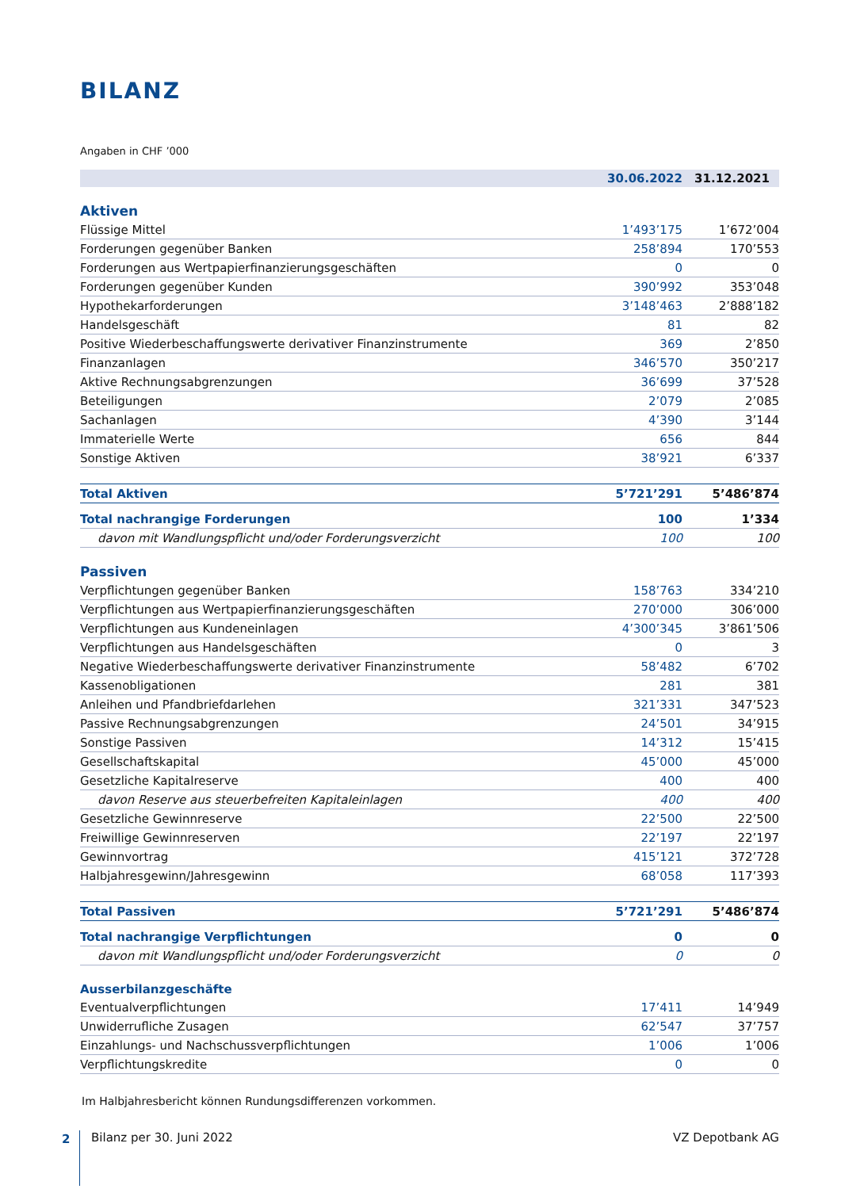BILANZ
Angaben in CHF ’000
| | 30.06.2022 | 31.12.2021 |
| --- | --- | --- |
| Aktiven | | |
| Flüssige Mittel | 1’493’175 | 1’672’004 |
| Forderungen gegenüber Banken | 258’894 | 170’553 |
| Forderungen aus Wertpapierfinanzierungsgeschäften | 0 | 0 |
| Forderungen gegenüber Kunden | 390’992 | 353’048 |
| Hypothekarforderungen | 3’148’463 | 2’888’182 |
| Handelsgeschäft | 81 | 82 |
| Positive Wiederbeschaffungswerte derivativer Finanzinstrumente | 369 | 2’850 |
| Finanzanlagen | 346’570 | 350’217 |
| Aktive Rechnungsabgrenzungen | 36’699 | 37’528 |
| Beteiligungen | 2’079 | 2’085 |
| Sachanlagen | 4’390 | 3’144 |
| Immaterielle Werte | 656 | 844 |
| Sonstige Aktiven | 38’921 | 6’337 |
| Total Aktiven | 5’721’291 | 5’486’874 |
| Total nachrangige Forderungen | 100 | 1’334 |
| davon mit Wandlungspflicht und/oder Forderungsverzicht | 100 | 100 |
| Passiven | | |
| Verpflichtungen gegenüber Banken | 158’763 | 334’210 |
| Verpflichtungen aus Wertpapierfinanzierungsgeschäften | 270’000 | 306’000 |
| Verpflichtungen aus Kundeneinlagen | 4’300’345 | 3’861’506 |
| Verpflichtungen aus Handelsgeschäften | 0 | 3 |
| Negative Wiederbeschaffungswerte derivativer Finanzinstrumente | 58’482 | 6’702 |
| Kassenobligationen | 281 | 381 |
| Anleihen und Pfandbriefdarlehen | 321’331 | 347’523 |
| Passive Rechnungsabgrenzungen | 24’501 | 34’915 |
| Sonstige Passiven | 14’312 | 15’415 |
| Gesellschaftskapital | 45’000 | 45’000 |
| Gesetzliche Kapitalreserve | 400 | 400 |
| davon Reserve aus steuerbefreiten Kapitaleinlagen | 400 | 400 |
| Gesetzliche Gewinnreserve | 22’500 | 22’500 |
| Freiwillige Gewinnreserven | 22’197 | 22’197 |
| Gewinnvortrag | 415’121 | 372’728 |
| Halbjahresgewinn/Jahresgewinn | 68’058 | 117’393 |
| Total Passiven | 5’721’291 | 5’486’874 |
| Total nachrangige Verpflichtungen | 0 | 0 |
| davon mit Wandlungspflicht und/oder Forderungsverzicht | 0 | 0 |
| Ausserbilanzgeschäfte | | |
| Eventualverpflichtungen | 17’411 | 14’949 |
| Unwiderrufliche Zusagen | 62’547 | 37’757 |
| Einzahlungs- und Nachschussverpflichtungen | 1’006 | 1’006 |
| Verpflichtungskredite | 0 | 0 |
Im Halbjahresbericht können Rundungsdifferenzen vorkommen.
2
Bilanz per 30. Juni 2022 VZ Depotbank AG